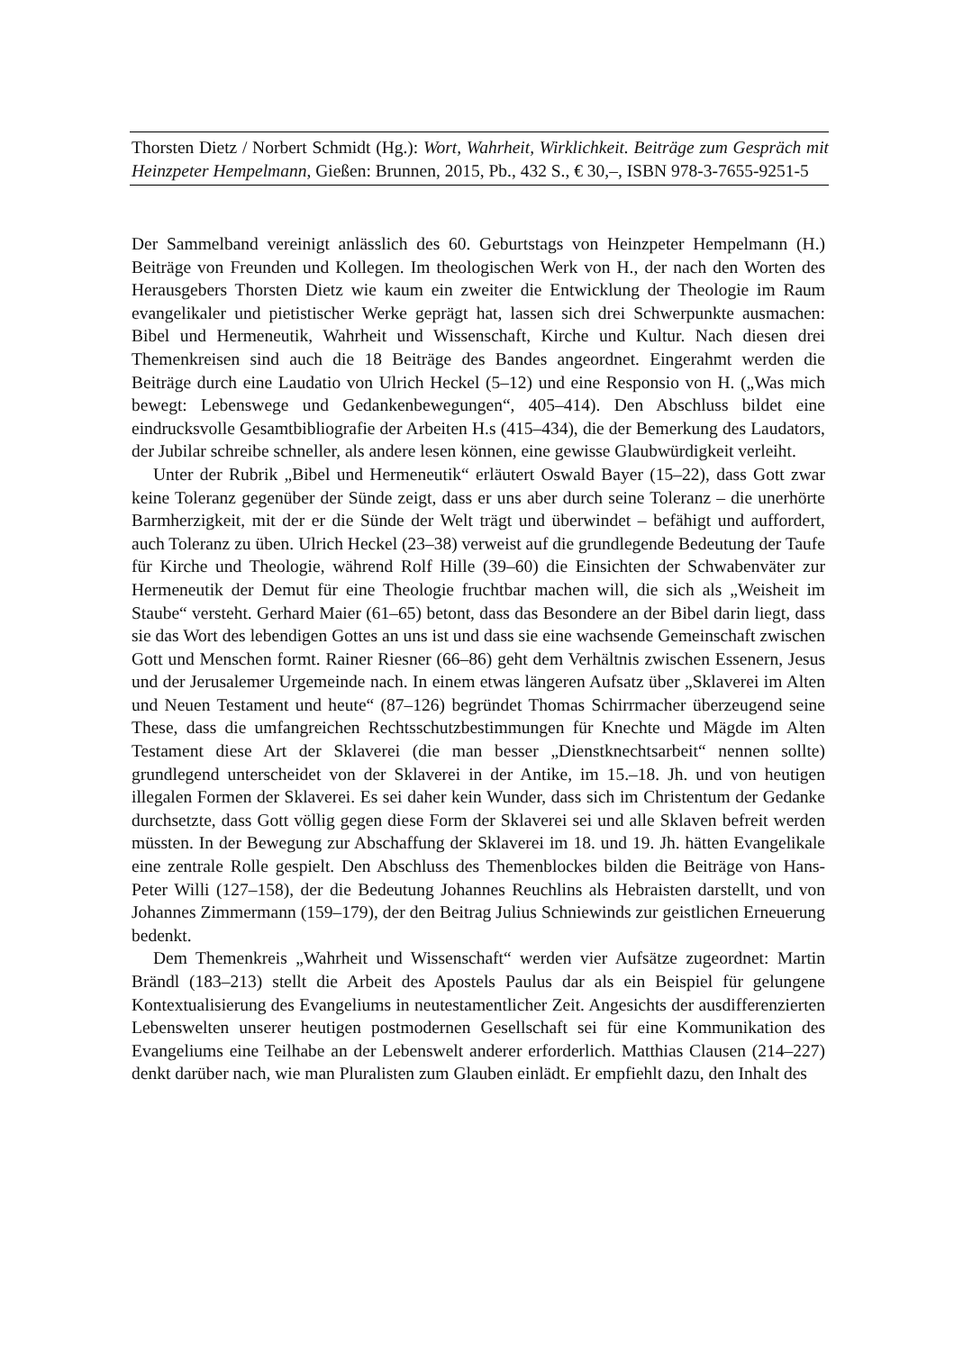Thorsten Dietz / Norbert Schmidt (Hg.): Wort, Wahrheit, Wirklichkeit. Beiträge zum Gespräch mit Heinzpeter Hempelmann, Gießen: Brunnen, 2015, Pb., 432 S., € 30,–, ISBN 978-3-7655-9251-5
Der Sammelband vereinigt anlässlich des 60. Geburtstags von Heinzpeter Hempelmann (H.) Beiträge von Freunden und Kollegen. Im theologischen Werk von H., der nach den Worten des Herausgebers Thorsten Dietz wie kaum ein zweiter die Entwicklung der Theologie im Raum evangelikaler und pietistischer Werke geprägt hat, lassen sich drei Schwerpunkte ausmachen: Bibel und Hermeneutik, Wahrheit und Wissenschaft, Kirche und Kultur. Nach diesen drei Themenkreisen sind auch die 18 Beiträge des Bandes angeordnet. Eingerahmt werden die Beiträge durch eine Laudatio von Ulrich Heckel (5–12) und eine Responsio von H. („Was mich bewegt: Lebenswege und Gedankenbewegungen“, 405–414). Den Abschluss bildet eine eindrucksvolle Gesamtbibliografie der Arbeiten H.s (415–434), die der Bemerkung des Laudators, der Jubilar schreibe schneller, als andere lesen können, eine gewisse Glaubwürdigkeit verleiht.
Unter der Rubrik „Bibel und Hermeneutik“ erläutert Oswald Bayer (15–22), dass Gott zwar keine Toleranz gegenüber der Sünde zeigt, dass er uns aber durch seine Toleranz – die unerhörte Barmherzigkeit, mit der er die Sünde der Welt trägt und überwindet – befähigt und auffordert, auch Toleranz zu üben. Ulrich Heckel (23–38) verweist auf die grundlegende Bedeutung der Taufe für Kirche und Theologie, während Rolf Hille (39–60) die Einsichten der Schwabenväter zur Hermeneutik der Demut für eine Theologie fruchtbar machen will, die sich als „Weisheit im Staube“ versteht. Gerhard Maier (61–65) betont, dass das Besondere an der Bibel darin liegt, dass sie das Wort des lebendigen Gottes an uns ist und dass sie eine wachsende Gemeinschaft zwischen Gott und Menschen formt. Rainer Riesner (66–86) geht dem Verhältnis zwischen Essenern, Jesus und der Jerusalemer Urgemeinde nach. In einem etwas längeren Aufsatz über „Sklaverei im Alten und Neuen Testament und heute“ (87–126) begründet Thomas Schirrmacher überzeugend seine These, dass die umfangreichen Rechtsschutzbestimmungen für Knechte und Mägde im Alten Testament diese Art der Sklaverei (die man besser „Dienstknechtsarbeit“ nennen sollte) grundlegend unterscheidet von der Sklaverei in der Antike, im 15.–18. Jh. und von heutigen illegalen Formen der Sklaverei. Es sei daher kein Wunder, dass sich im Christentum der Gedanke durchsetzte, dass Gott völlig gegen diese Form der Sklaverei sei und alle Sklaven befreit werden müssten. In der Bewegung zur Abschaffung der Sklaverei im 18. und 19. Jh. hätten Evangelikale eine zentrale Rolle gespielt. Den Abschluss des Themenblockes bilden die Beiträge von Hans-Peter Willi (127–158), der die Bedeutung Johannes Reuchlins als Hebraisten darstellt, und von Johannes Zimmermann (159–179), der den Beitrag Julius Schniewinds zur geistlichen Erneuerung bedenkt.
Dem Themenkreis „Wahrheit und Wissenschaft“ werden vier Aufsätze zugeordnet: Martin Brändl (183–213) stellt die Arbeit des Apostels Paulus dar als ein Beispiel für gelungene Kontextualisierung des Evangeliums in neutestamentlicher Zeit. Angesichts der ausdifferenzierten Lebenswelten unserer heutigen postmodernen Gesellschaft sei für eine Kommunikation des Evangeliums eine Teilhabe an der Lebenswelt anderer erforderlich. Matthias Clausen (214–227) denkt darüber nach, wie man Pluralisten zum Glauben einlädt. Er empfiehlt dazu, den Inhalt des